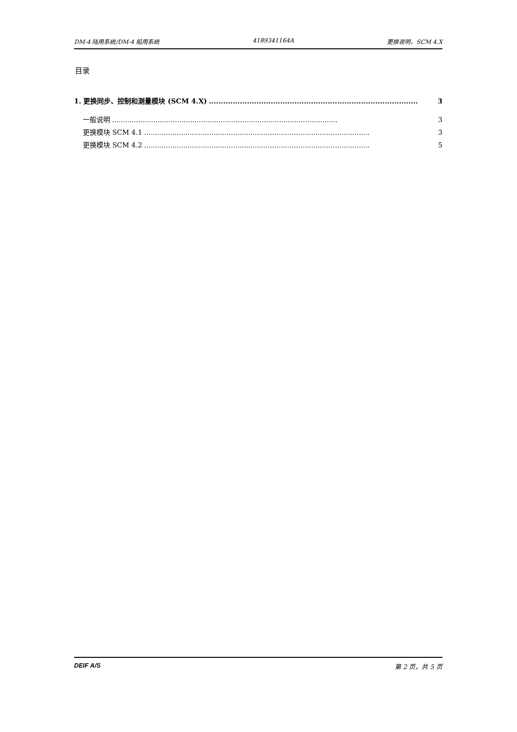DM-4 陆用系统/DM-4 船用系统 4189341164A 更换说明，SCM 4.X
目录
1. 更换同步、控制和测量模块 (SCM 4.X)........................................................................................ 3
一般说明........................................................................................................ 3
更换模块 SCM 4.1........................................................................................................ 3
更换模块 SCM 4.2........................................................................................................ 5
DEIF A/S 第 2 页，共 5 页